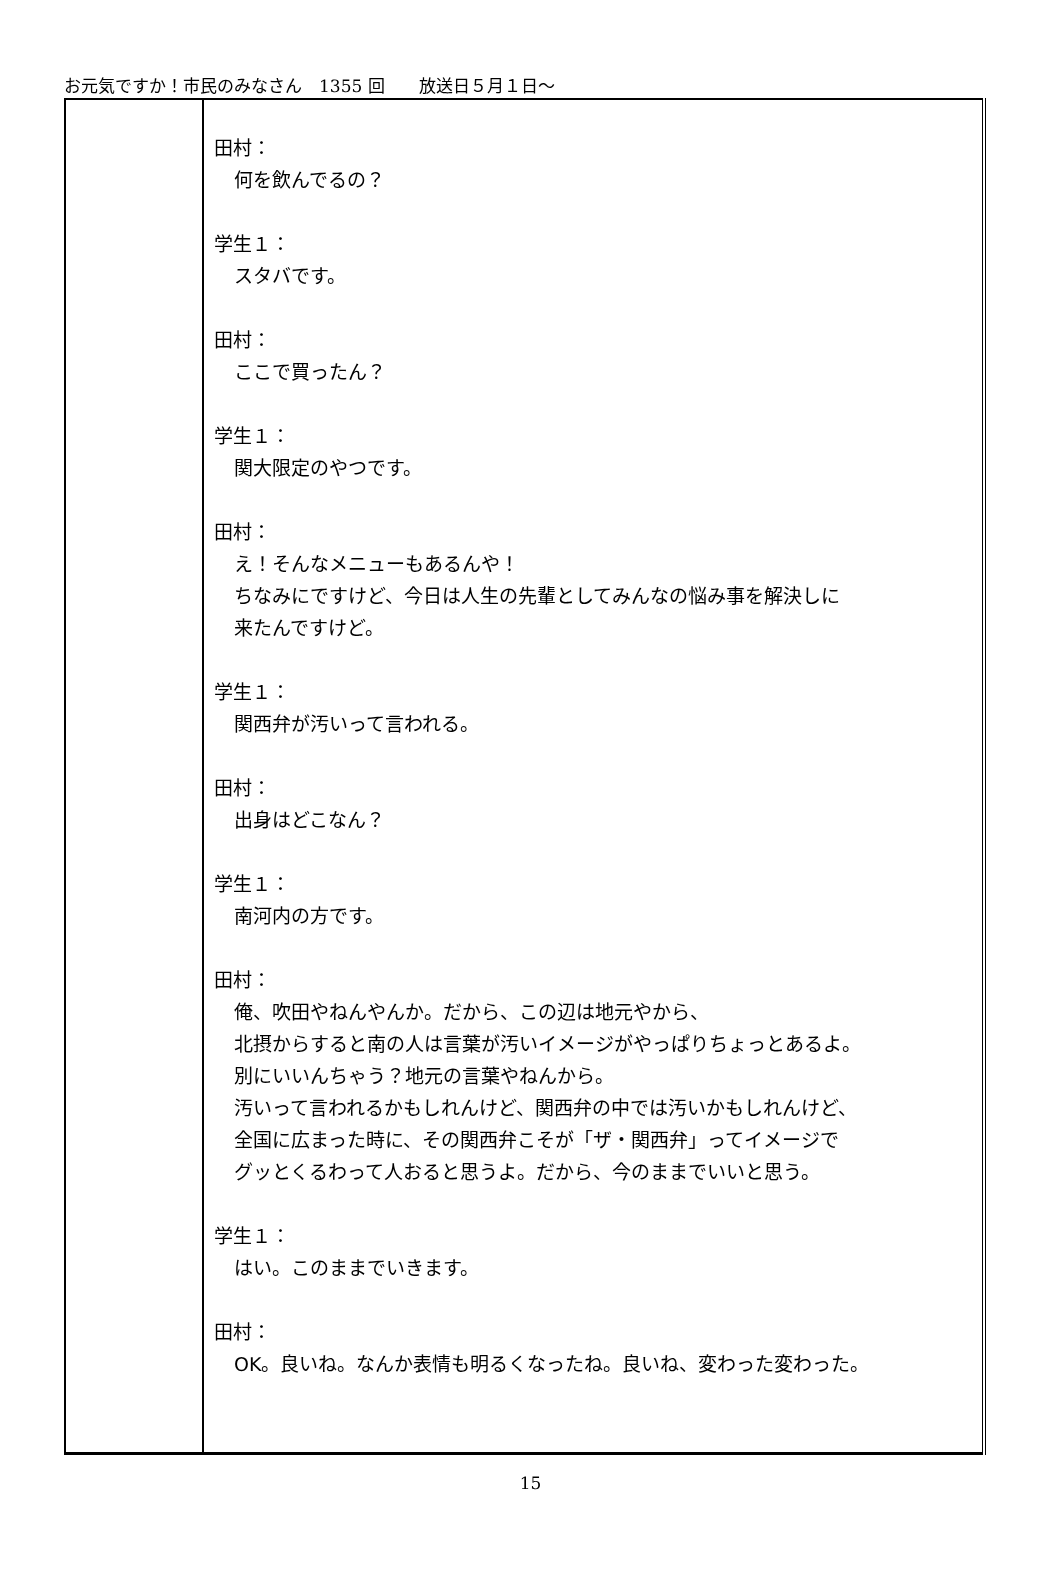お元気ですか！市民のみなさん　1355 回　　放送日５月１日～
| | 田村： 何を飲んでるの？ 学生１： スタバです。 田村： ここで買ったん？ 学生１： 関大限定のやつです。 田村： え！そんなメニューもあるんや！ ちなみにですけど、今日は人生の先輩としてみんなの悩み事を解決しに 来たんですけど。 学生１： 関西弁が汚いって言われる。 田村： 出身はどこなん？ 学生１： 南河内の方です。 田村： 俺、吹田やねんやんか。だから、この辺は地元やから、 北摂からすると南の人は言葉が汚いイメージがやっぱりちょっとあるよ。 別にいいんちゃう？地元の言葉やねんから。 汚いって言われるかもしれんけど、関西弁の中では汚いかもしれんけど、 全国に広まった時に、その関西弁こそが「ザ・関西弁」ってイメージで グッとくるわって人おると思うよ。だから、今のままでいいと思う。 学生１： はい。このままでいきます。 田村： OK。良いね。なんか表情も明るくなったね。良いね、変わった変わった。 |
15